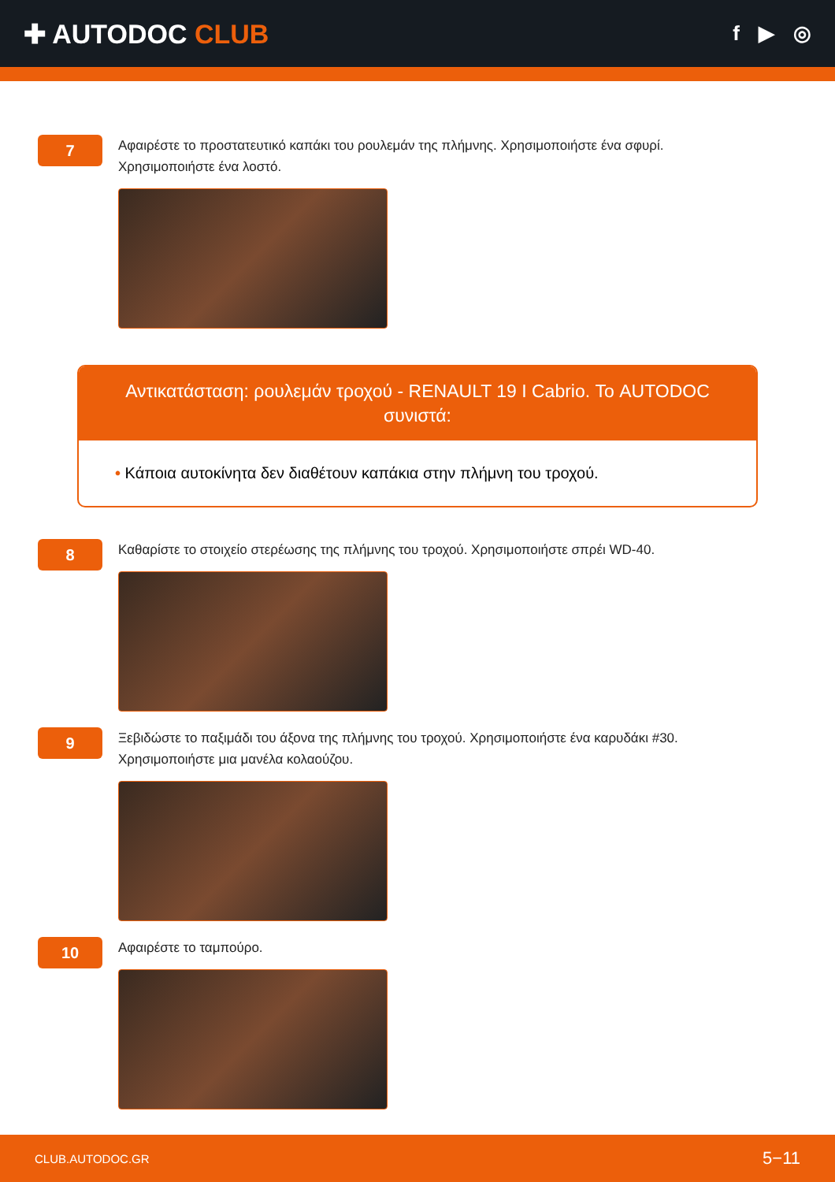✚ AUTODOC CLUB
f ▶ ◎
7
Αφαιρέστε το προστατευτικό καπάκι του ρουλεμάν της πλήμνης. Χρησιμοποιήστε ένα σφυρί.
Χρησιμοποιήστε ένα λοστό.
Αντικατάσταση: ρουλεμάν τροχού - RENAULT 19 I Cabrio. Το AUTODOC συνιστά:
• Κάποια αυτοκίνητα δεν διαθέτουν καπάκια στην πλήμνη του τροχού.
8
Καθαρίστε το στοιχείο στερέωσης της πλήμνης του τροχού. Χρησιμοποιήστε σπρέι WD-40.
9
Ξεβιδώστε το παξιμάδι του άξονα της πλήμνης του τροχού. Χρησιμοποιήστε ένα καρυδάκι #30.
Χρησιμοποιήστε μια μανέλα κολαούζου.
10
Αφαιρέστε το ταμπούρο.
CLUB.AUTODOC.GR 5−11